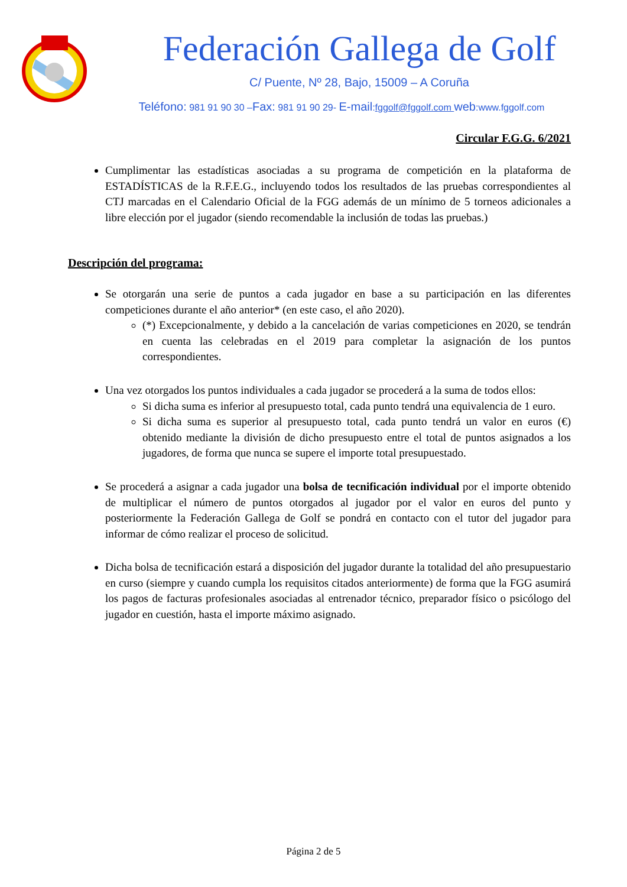Federación Gallega de Golf
C/ Puente, Nº 28, Bajo, 15009 – A Coruña
Teléfono: 981 91 90 30 –Fax: 981 91 90 29- E-mail:fggolf@fggolf.com web:www.fggolf.com
Circular F.G.G. 6/2021
Cumplimentar las estadísticas asociadas a su programa de competición en la plataforma de ESTADÍSTICAS de la R.F.E.G., incluyendo todos los resultados de las pruebas correspondientes al CTJ marcadas en el Calendario Oficial de la FGG además de un mínimo de 5 torneos adicionales a libre elección por el jugador (siendo recomendable la inclusión de todas las pruebas.)
Descripción del programa:
Se otorgarán una serie de puntos a cada jugador en base a su participación en las diferentes competiciones durante el año anterior* (en este caso, el año 2020).
(*) Excepcionalmente, y debido a la cancelación de varias competiciones en 2020, se tendrán en cuenta las celebradas en el 2019 para completar la asignación de los puntos correspondientes.
Una vez otorgados los puntos individuales a cada jugador se procederá a la suma de todos ellos:
Si dicha suma es inferior al presupuesto total, cada punto tendrá una equivalencia de 1 euro.
Si dicha suma es superior al presupuesto total, cada punto tendrá un valor en euros (€) obtenido mediante la división de dicho presupuesto entre el total de puntos asignados a los jugadores, de forma que nunca se supere el importe total presupuestado.
Se procederá a asignar a cada jugador una bolsa de tecnificación individual por el importe obtenido de multiplicar el número de puntos otorgados al jugador por el valor en euros del punto y posteriormente la Federación Gallega de Golf se pondrá en contacto con el tutor del jugador para informar de cómo realizar el proceso de solicitud.
Dicha bolsa de tecnificación estará a disposición del jugador durante la totalidad del año presupuestario en curso (siempre y cuando cumpla los requisitos citados anteriormente) de forma que la FGG asumirá los pagos de facturas profesionales asociadas al entrenador técnico, preparador físico o psicólogo del jugador en cuestión, hasta el importe máximo asignado.
Página 2 de 5